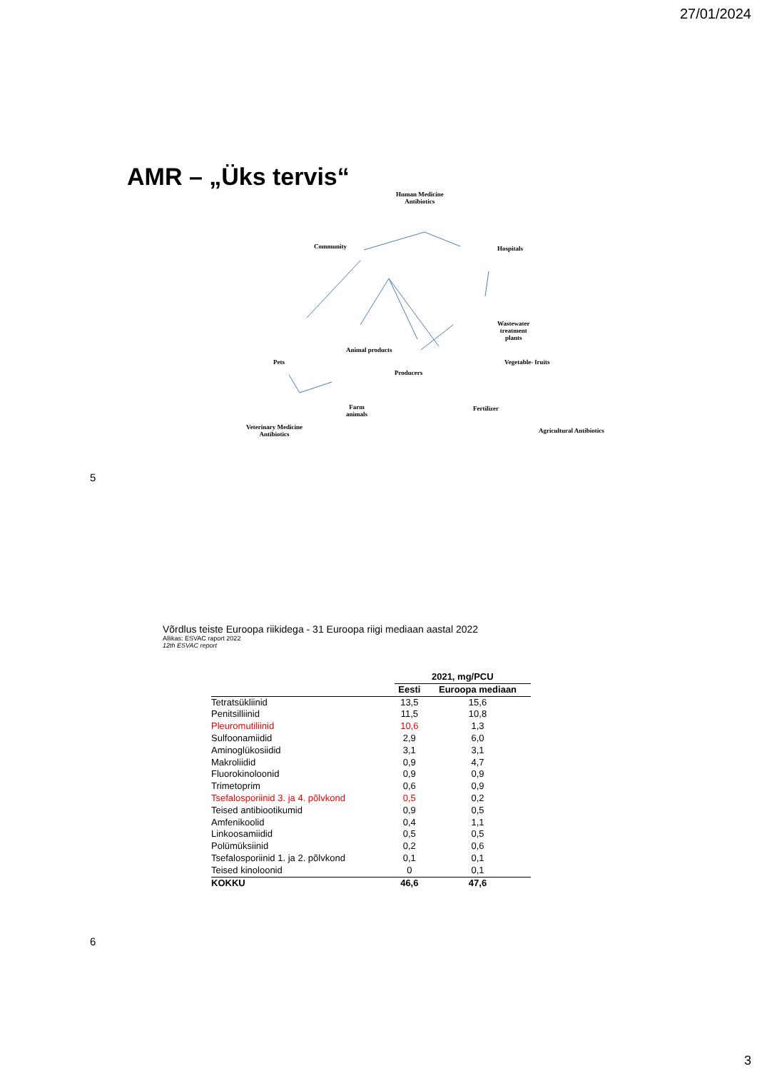27/01/2024
AMR – „Üks tervis“
Human Medicine
Antibiotics
Community Hospitals
Wastewater
treatment
plants
Animal products
Pets
Producers
Vegetable- fruits
Farm
animals
Fertilizer
Veterinary Medicine
Antibiotics
Agricultural Antibiotics
5
Võrdlus teiste Euroopa riikidega - 31 Euroopa riigi mediaan aastal 2022
Allikas: ESVAC raport 2022
12th ESVAC report
| | 2021, mg/PCU | |
| --- | --- | --- |
| | Eesti | Euroopa mediaan |
| Tetratsükliinid | 13,5 | 15,6 |
| Penitsilliinid | 11,5 | 10,8 |
| Pleuromutiliinid | 10,6 | 1,3 |
| Sulfoonamiidid | 2,9 | 6,0 |
| Aminoglükosiidid | 3,1 | 3,1 |
| Makroliidid | 0,9 | 4,7 |
| Fluorokinoloonid | 0,9 | 0,9 |
| Trimetoprim | 0,6 | 0,9 |
| Tsefalosporiinid 3. ja 4. põlvkond | 0,5 | 0,2 |
| Teised antibiootikumid | 0,9 | 0,5 |
| Amfenikoolid | 0,4 | 1,1 |
| Linkoosamiidid | 0,5 | 0,5 |
| Polümüksiinid | 0,2 | 0,6 |
| Tsefalosporiinid 1. ja 2. põlvkond | 0,1 | 0,1 |
| Teised kinoloonid | 0 | 0,1 |
| KOKKU | 46,6 | 47,6 |
6
3